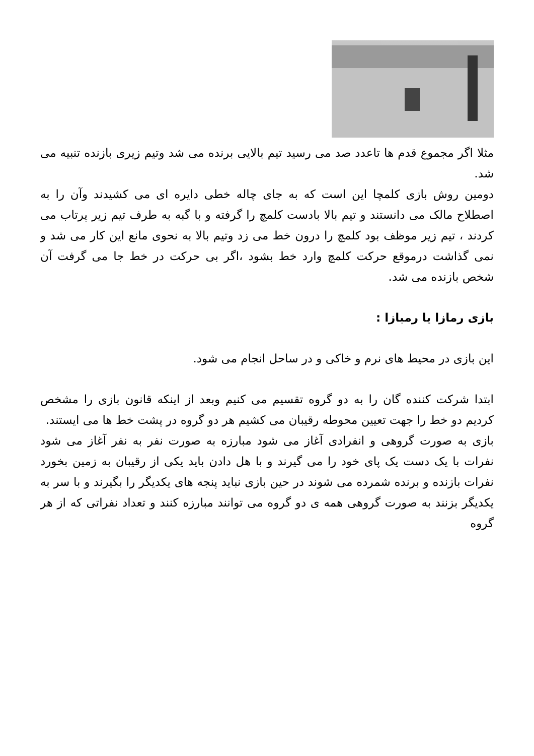مثلا اگر مجموع قدم ها تاعدد صد می رسید تیم بالایی برنده می شد وتیم زیری بازنده تنبیه می شد.
دومین روش بازی کلمچا این است که به جای چاله خطی دایره ای می کشیدند وآن را به اصطلاح مالک می دانستند و تیم بالا بادست کلمچ را گرفته و با گبه به طرف تیم زیر پرتاب می کردند ، تیم زیر موظف بود کلمچ را درون خط می زد وتیم بالا به نحوی مانع این کار می شد و نمی گذاشت درموقع حرکت کلمچ وارد خط بشود ،اگر بی حرکت در خط جا می گرفت آن شخص بازنده می شد.
بازی رمازا یا رمبازا :
این بازی در محیط های نرم و خاکی و در ساحل انجام می شود.
ابتدا شرکت کننده گان را به دو گروه تقسیم می کنیم وبعد از اینکه قانون بازی را مشخص کردیم دو خط را جهت تعیین محوطه رقیبان می کشیم هر دو گروه در پشت خط ها می ایستند.
بازی به صورت گروهی و انفرادی آغاز می شود مبارزه به صورت نفر به نفر آغاز می شود نفرات با یک دست یک پای خود را می گیرند و با هل دادن باید یکی از رقیبان به زمین بخورد نفرات بازنده و برنده شمرده می شوند در حین بازی نباید پنجه های یکدیگر را بگیرند و با سر به یکدیگر بزنند به صورت گروهی همه ی دو گروه می توانند مبارزه کنند و تعداد نفراتی که از هر گروه